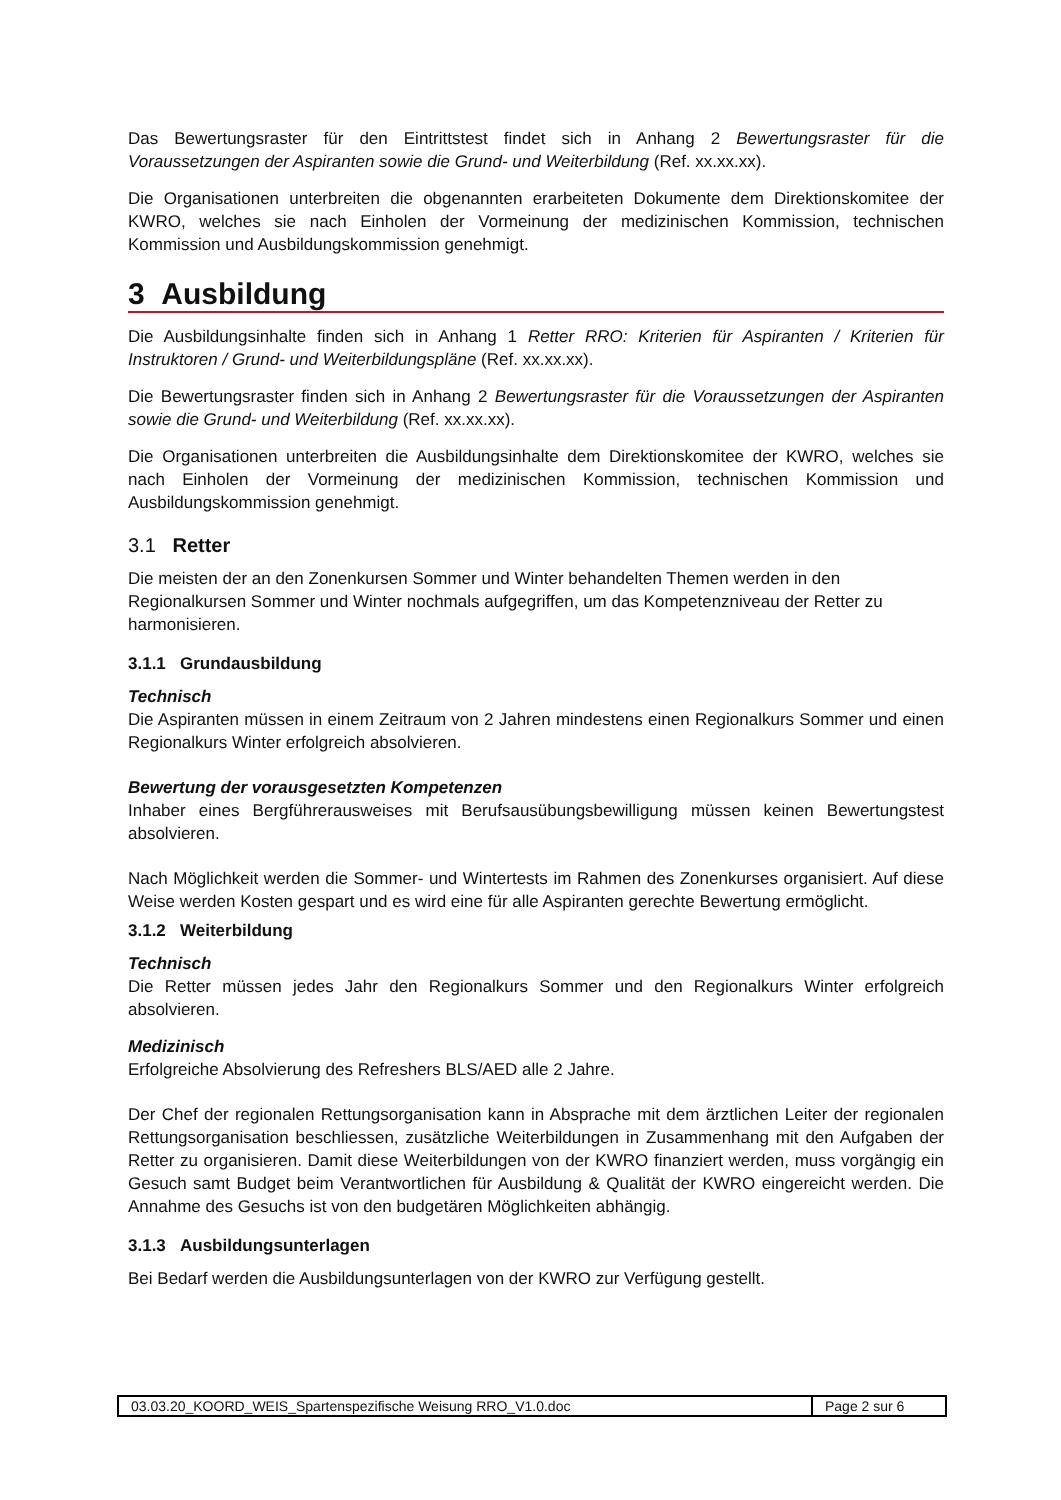Das Bewertungsraster für den Eintrittstest findet sich in Anhang 2 Bewertungsraster für die Voraussetzungen der Aspiranten sowie die Grund- und Weiterbildung (Ref. xx.xx.xx).
Die Organisationen unterbreiten die obgenannten erarbeiteten Dokumente dem Direktionskomitee der KWRO, welches sie nach Einholen der Vormeinung der medizinischen Kommission, technischen Kommission und Ausbildungskommission genehmigt.
3 Ausbildung
Die Ausbildungsinhalte finden sich in Anhang 1 Retter RRO: Kriterien für Aspiranten / Kriterien für Instruktoren / Grund- und Weiterbildungspläne (Ref. xx.xx.xx).
Die Bewertungsraster finden sich in Anhang 2 Bewertungsraster für die Voraussetzungen der Aspiranten sowie die Grund- und Weiterbildung (Ref. xx.xx.xx).
Die Organisationen unterbreiten die Ausbildungsinhalte dem Direktionskomitee der KWRO, welches sie nach Einholen der Vormeinung der medizinischen Kommission, technischen Kommission und Ausbildungskommission genehmigt.
3.1 Retter
Die meisten der an den Zonenkursen Sommer und Winter behandelten Themen werden in den Regionalkursen Sommer und Winter nochmals aufgegriffen, um das Kompetenzniveau der Retter zu harmonisieren.
3.1.1 Grundausbildung
Technisch
Die Aspiranten müssen in einem Zeitraum von 2 Jahren mindestens einen Regionalkurs Sommer und einen Regionalkurs Winter erfolgreich absolvieren.
Bewertung der vorausgesetzten Kompetenzen
Inhaber eines Bergführerausweises mit Berufsausübungsbewilligung müssen keinen Bewertungstest absolvieren.
Nach Möglichkeit werden die Sommer- und Wintertests im Rahmen des Zonenkurses organisiert. Auf diese Weise werden Kosten gespart und es wird eine für alle Aspiranten gerechte Bewertung ermöglicht.
3.1.2 Weiterbildung
Technisch
Die Retter müssen jedes Jahr den Regionalkurs Sommer und den Regionalkurs Winter erfolgreich absolvieren.
Medizinisch
Erfolgreiche Absolvierung des Refreshers BLS/AED alle 2 Jahre.
Der Chef der regionalen Rettungsorganisation kann in Absprache mit dem ärztlichen Leiter der regionalen Rettungsorganisation beschliessen, zusätzliche Weiterbildungen in Zusammenhang mit den Aufgaben der Retter zu organisieren. Damit diese Weiterbildungen von der KWRO finanziert werden, muss vorgängig ein Gesuch samt Budget beim Verantwortlichen für Ausbildung & Qualität der KWRO eingereicht werden. Die Annahme des Gesuchs ist von den budgetären Möglichkeiten abhängig.
3.1.3 Ausbildungsunterlagen
Bei Bedarf werden die Ausbildungsunterlagen von der KWRO zur Verfügung gestellt.
03.03.20_KOORD_WEIS_Spartenspezifische Weisung RRO_V1.0.doc
Page 2 sur 6